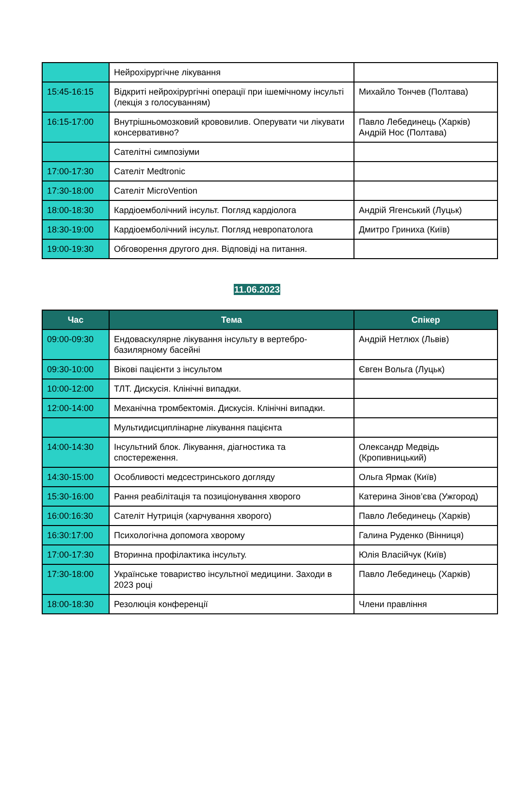| | Нейрохірургічне лікування | |
| 15:45-16:15 | Відкриті нейрохірургічні операції при ішемічному інсульті (лекція з голосуванням) | Михайло Тончев (Полтава) |
| 16:15-17:00 | Внутрішньомозковий крововилив. Оперувати чи лікувати консервативно? | Павло Лебединець (Харків) Андрій Нос (Полтава) |
| | Сателітні симпозіуми | |
| 17:00-17:30 | Сателіт Medtronic | |
| 17:30-18:00 | Сателіт MicroVention | |
| 18:00-18:30 | Кардіоемболічний інсульт. Погляд кардіолога | Андрій Ягенський (Луцьк) |
| 18:30-19:00 | Кардіоемболічний інсульт. Погляд невропатолога | Дмитро Гриниха (Київ) |
| 19:00-19:30 | Обговорення другого дня. Відповіді на питання. | |
11.06.2023
| Час | Тема | Спікер |
| --- | --- | --- |
| 09:00-09:30 | Ендоваскулярне лікування інсульту в вертебро-базилярному басейні | Андрій Нетлюх (Львів) |
| 09:30-10:00 | Вікові пацієнти з інсультом | Євген Вольга (Луцьк) |
| 10:00-12:00 | ТЛТ. Дискусія. Клінічні випадки. | |
| 12:00-14:00 | Механічна тромбектомія. Дискусія. Клінічні випадки. | |
| | Мультидисциплінарне лікування пацієнта | |
| 14:00-14:30 | Інсультний блок. Лікування, діагностика та спостереження. | Олександр Медвідь (Кропивницький) |
| 14:30-15:00 | Особливості медсестринського догляду | Ольга Ярмак (Київ) |
| 15:30-16:00 | Рання реабілітація та позиціонування хворого | Катерина Зінов’єва (Ужгород) |
| 16:00:16:30 | Сателіт Нутриція (харчування хворого) | Павло Лебединець (Харків) |
| 16:30:17:00 | Психологічна допомога хворому | Галина Руденко (Вінниця) |
| 17:00-17:30 | Вторинна профілактика інсульту. | Юлія Власійчук (Київ) |
| 17:30-18:00 | Українське товариство інсультної медицини. Заходи в 2023 році | Павло Лебединець (Харків) |
| 18:00-18:30 | Резолюція конференції | Члени правління |